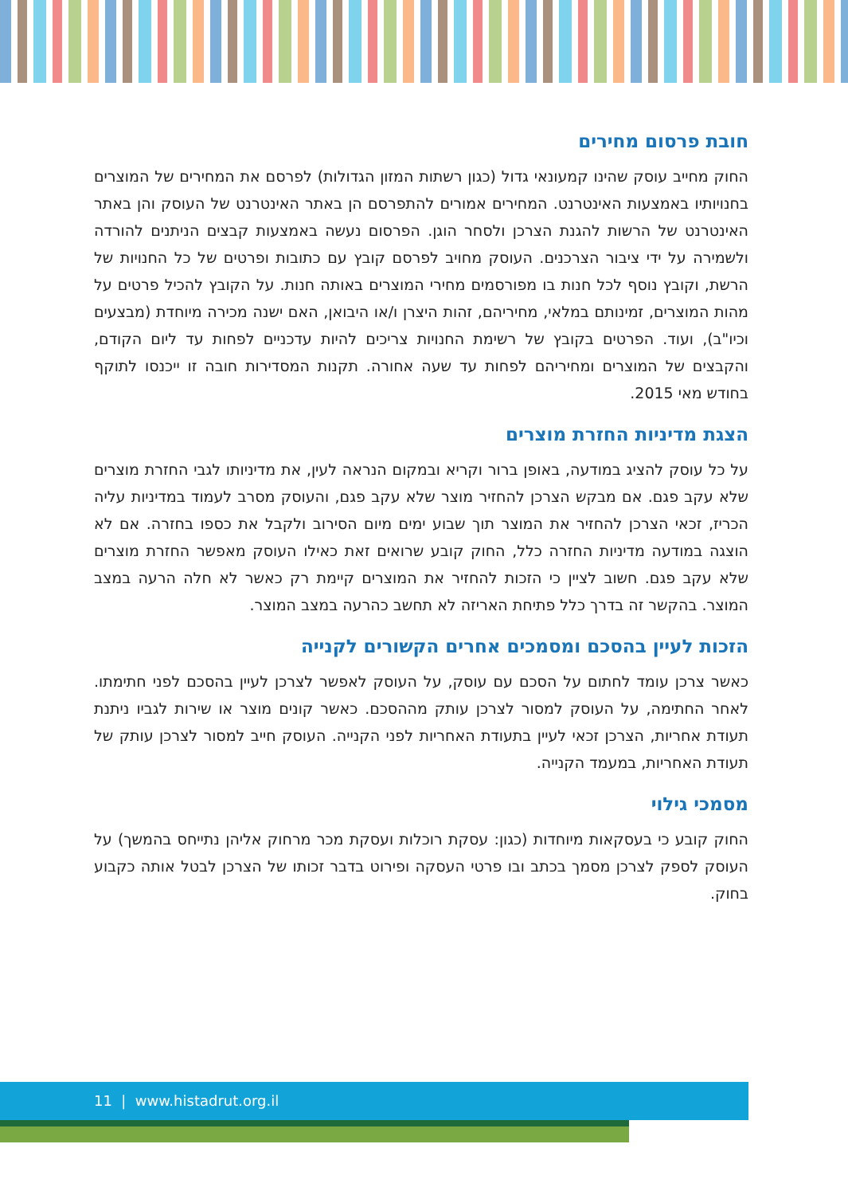חובת פרסום מחירים
החוק מחייב עוסק שהינו קמעונאי גדול (כגון רשתות המזון הגדולות) לפרסם את המחירים של המוצרים בחנויותיו באמצעות האינטרנט. המחירים אמורים להתפרסם הן באתר האינטרנט של העוסק והן באתר האינטרנט של הרשות להגנת הצרכן ולסחר הוגן. הפרסום נעשה באמצעות קבצים הניתנים להורדה ולשמירה על ידי ציבור הצרכנים. העוסק מחויב לפרסם קובץ עם כתובות ופרטים של כל החנויות של הרשת, וקובץ נוסף לכל חנות בו מפורסמים מחירי המוצרים באותה חנות. על הקובץ להכיל פרטים על מהות המוצרים, זמינותם במלאי, מחיריהם, זהות היצרן ו/או היבואן, האם ישנה מכירה מיוחדת (מבצעים וכיו"ב), ועוד. הפרטים בקובץ של רשימת החנויות צריכים להיות עדכניים לפחות עד ליום הקודם, והקבצים של המוצרים ומחיריהם לפחות עד שעה אחורה. תקנות המסדירות חובה זו ייכנסו לתוקף בחודש מאי 2015.
הצגת מדיניות החזרת מוצרים
על כל עוסק להציג במודעה, באופן ברור וקריא ובמקום הנראה לעין, את מדיניותו לגבי החזרת מוצרים שלא עקב פגם. אם מבקש הצרכן להחזיר מוצר שלא עקב פגם, והעוסק מסרב לעמוד במדיניות עליה הכריז, זכאי הצרכן להחזיר את המוצר תוך שבוע ימים מיום הסירוב ולקבל את כספו בחזרה. אם לא הוצגה במודעה מדיניות החזרה כלל, החוק קובע שרואים זאת כאילו העוסק מאפשר החזרת מוצרים שלא עקב פגם. חשוב לציין כי הזכות להחזיר את המוצרים קיימת רק כאשר לא חלה הרעה במצב המוצר. בהקשר זה בדרך כלל פתיחת האריזה לא תחשב כהרעה במצב המוצר.
הזכות לעיין בהסכם ומסמכים אחרים הקשורים לקנייה
כאשר צרכן עומד לחתום על הסכם עם עוסק, על העוסק לאפשר לצרכן לעיין בהסכם לפני חתימתו. לאחר החתימה, על העוסק למסור לצרכן עותק מההסכם. כאשר קונים מוצר או שירות לגביו ניתנת תעודת אחריות, הצרכן זכאי לעיין בתעודת האחריות לפני הקנייה. העוסק חייב למסור לצרכן עותק של תעודת האחריות, במעמד הקנייה.
מסמכי גילוי
החוק קובע כי בעסקאות מיוחדות (כגון: עסקת רוכלות ועסקת מכר מרחוק אליהן נתייחס בהמשך) על העוסק לספק לצרכן מסמך בכתב ובו פרטי העסקה ופירוט בדבר זכותו של הצרכן לבטל אותה כקבוע בחוק.
11 | www.histadrut.org.il